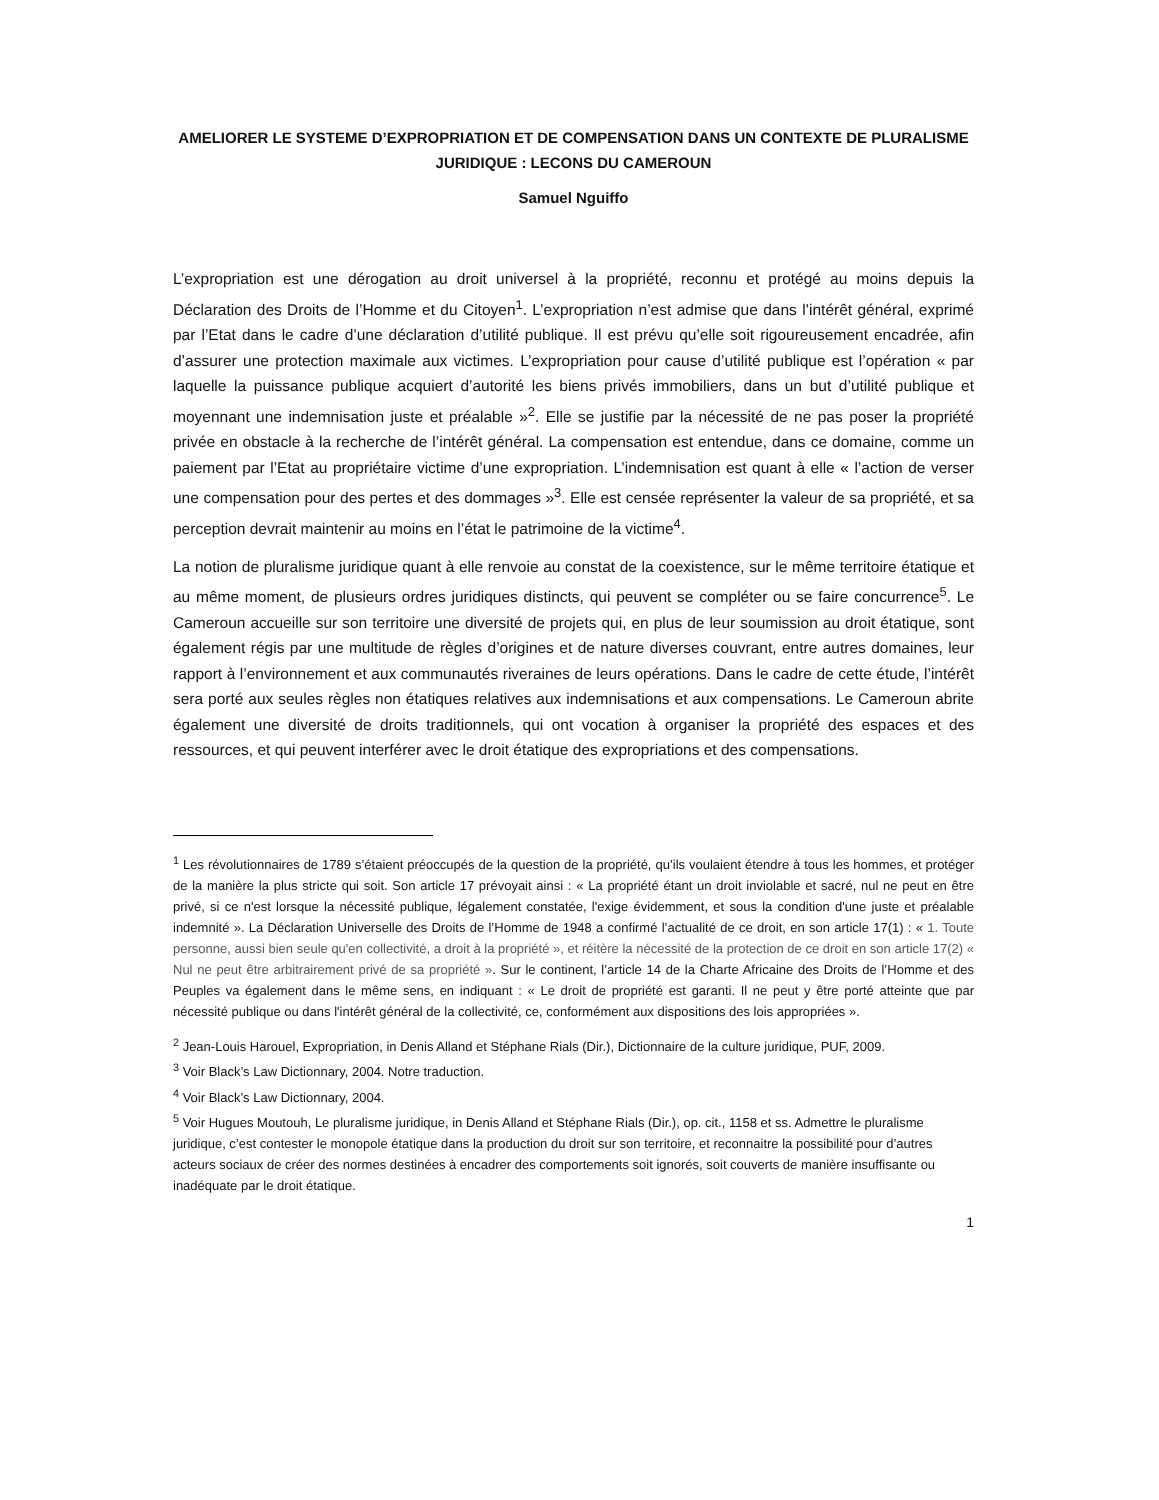AMELIORER LE SYSTEME D’EXPROPRIATION ET DE COMPENSATION DANS UN CONTEXTE DE PLURALISME JURIDIQUE : LECONS DU CAMEROUN
Samuel Nguiffo
L’expropriation est une dérogation au droit universel à la propriété, reconnu et protégé au moins depuis la Déclaration des Droits de l’Homme et du Citoyen<sup>1</sup>. L’expropriation n’est admise que dans l’intérêt général, exprimé par l’Etat dans le cadre d’une déclaration d’utilité publique. Il est prévu qu’elle soit rigoureusement encadrée, afin d’assurer une protection maximale aux victimes. L’expropriation pour cause d’utilité publique est l’opération « par laquelle la puissance publique acquiert d’autorité les biens privés immobiliers, dans un but d’utilité publique et moyennant une indemnisation juste et préalable »<sup>2</sup>. Elle se justifie par la nécessité de ne pas poser la propriété privée en obstacle à la recherche de l’intérêt général. La compensation est entendue, dans ce domaine, comme un paiement par l’Etat au propriétaire victime d’une expropriation. L’indemnisation est quant à elle « l’action de verser une compensation pour des pertes et des dommages »<sup>3</sup>. Elle est censée représenter la valeur de sa propriété, et sa perception devrait maintenir au moins en l’état le patrimoine de la victime<sup>4</sup>.
La notion de pluralisme juridique quant à elle renvoie au constat de la coexistence, sur le même territoire étatique et au même moment, de plusieurs ordres juridiques distincts, qui peuvent se compléter ou se faire concurrence<sup>5</sup>. Le Cameroun accueille sur son territoire une diversité de projets qui, en plus de leur soumission au droit étatique, sont également régis par une multitude de règles d’origines et de nature diverses couvrant, entre autres domaines, leur rapport à l’environnement et aux communautés riveraines de leurs opérations. Dans le cadre de cette étude, l’intérêt sera porté aux seules règles non étatiques relatives aux indemnisations et aux compensations. Le Cameroun abrite également une diversité de droits traditionnels, qui ont vocation à organiser la propriété des espaces et des ressources, et qui peuvent interférer avec le droit étatique des expropriations et des compensations.
<sup>1</sup> Les révolutionnaires de 1789 s’étaient préoccupés de la question de la propriété, qu’ils voulaient étendre à tous les hommes, et protéger de la manière la plus stricte qui soit. Son article 17 prévoyait ainsi : « La propriété étant un droit inviolable et sacré, nul ne peut en être privé, si ce n'est lorsque la nécessité publique, légalement constatée, l'exige évidemment, et sous la condition d'une juste et préalable indemnité ». La Déclaration Universelle des Droits de l’Homme de 1948 a confirmé l’actualité de ce droit, en son article 17(1) : « 1. Toute personne, aussi bien seule qu'en collectivité, a droit à la propriété », et réitère la nécessité de la protection de ce droit en son article 17(2) « Nul ne peut être arbitrairement privé de sa propriété ». Sur le continent, l’article 14 de la Charte Africaine des Droits de l’Homme et des Peuples va également dans le même sens, en indiquant : « Le droit de propriété est garanti. Il ne peut y être porté atteinte que par nécessité publique ou dans l'intérêt général de la collectivité, ce, conformément aux dispositions des lois appropriées ».
<sup>2</sup> Jean-Louis Harouel, Expropriation, in Denis Alland et Stéphane Rials (Dir.), Dictionnaire de la culture juridique, PUF, 2009.
<sup>3</sup> Voir Black’s Law Dictionnary, 2004. Notre traduction.
<sup>4</sup> Voir Black’s Law Dictionnary, 2004.
<sup>5</sup> Voir Hugues Moutouh, Le pluralisme juridique, in Denis Alland et Stéphane Rials (Dir.), op. cit., 1158 et ss. Admettre le pluralisme juridique, c’est contester le monopole étatique dans la production du droit sur son territoire, et reconnaitre la possibilité pour d’autres acteurs sociaux de créer des normes destinées à encadrer des comportements soit ignorés, soit couverts de manière insuffisante ou inadéquate par le droit étatique.
1